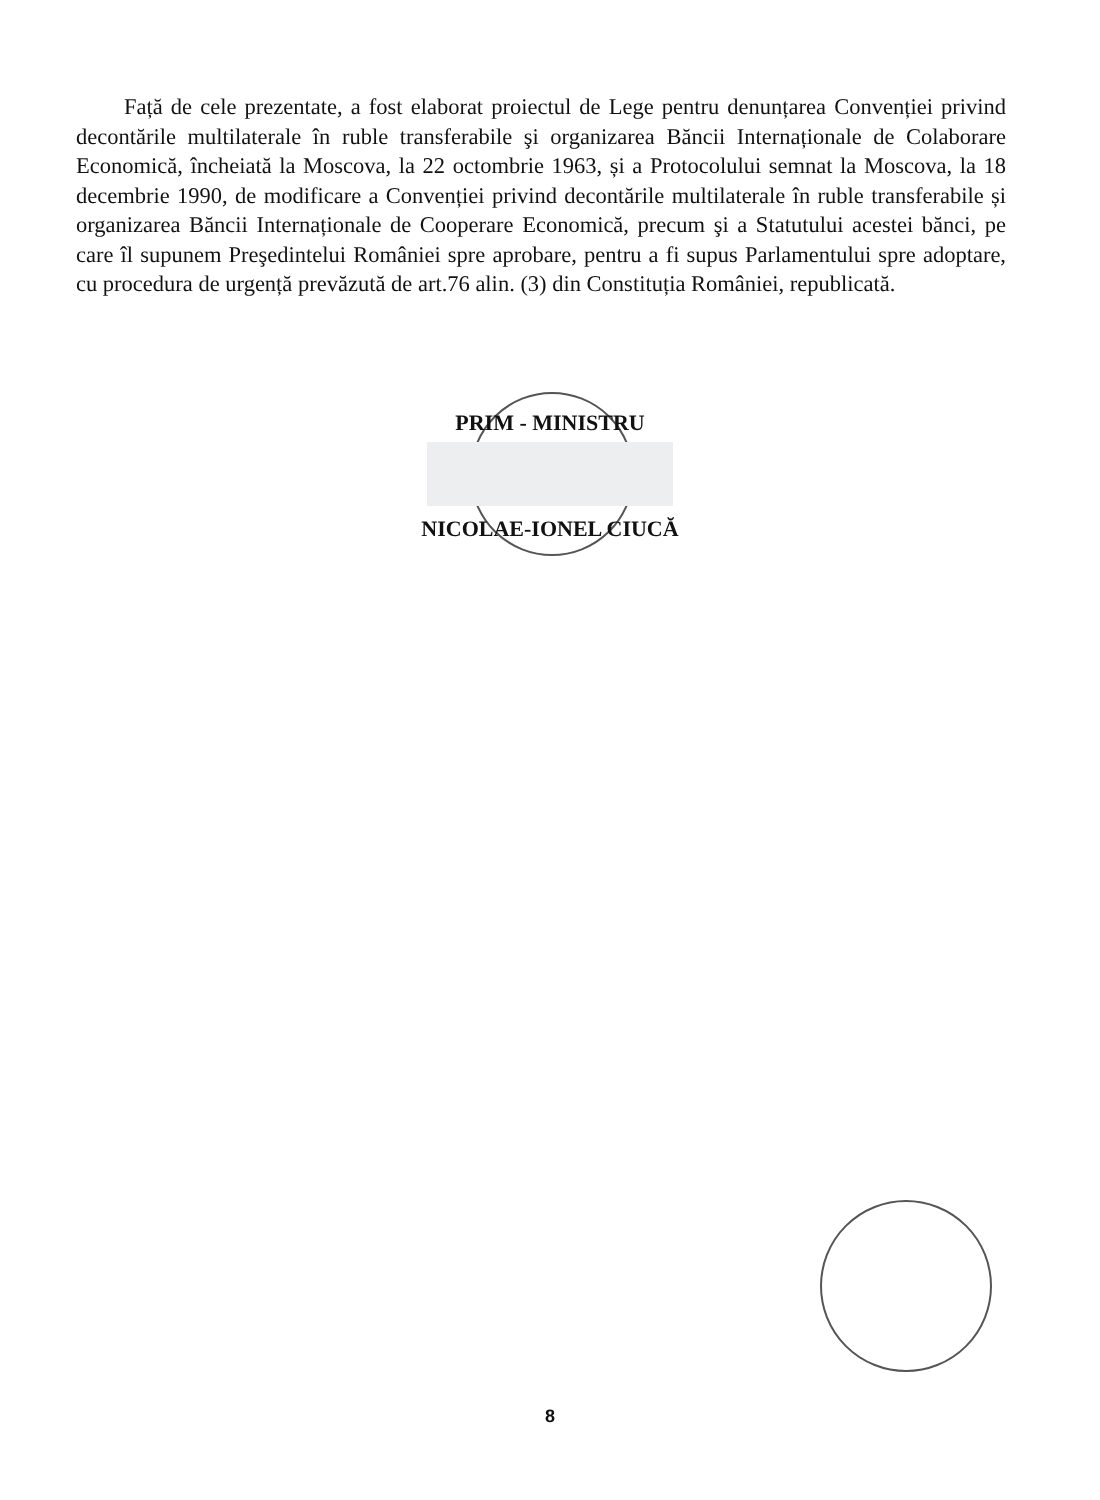Față de cele prezentate, a fost elaborat proiectul de Lege pentru denunțarea Convenției privind decontările multilaterale în ruble transferabile şi organizarea Băncii Internaționale de Colaborare Economică, încheiată la Moscova, la 22 octombrie 1963, și a Protocolului semnat la Moscova, la 18 decembrie 1990, de modificare a Convenției privind decontările multilaterale în ruble transferabile și organizarea Băncii Internaționale de Cooperare Economică, precum şi a Statutului acestei bănci, pe care îl supunem Preşedintelui României spre aprobare, pentru a fi supus Parlamentului spre adoptare, cu procedura de urgență prevăzută de art.76 alin. (3) din Constituția României, republicată.
PRIM - MINISTRU
NICOLAE-IONEL CIUCĂ
8